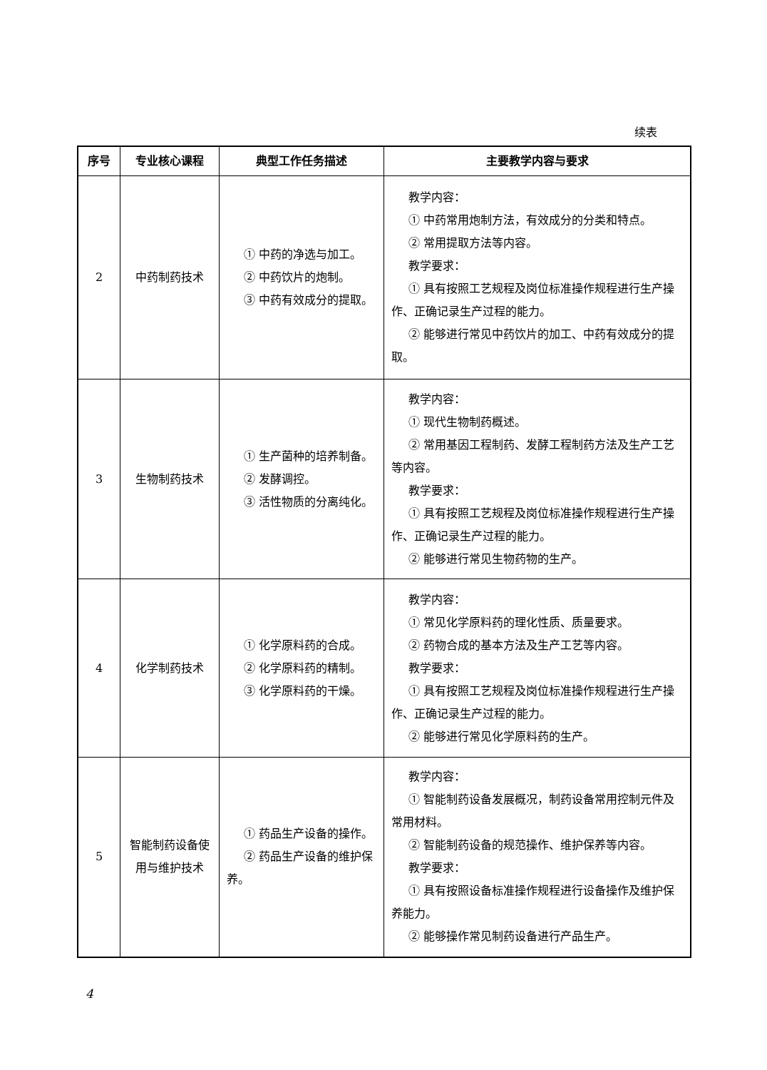续表
| 序号 | 专业核心课程 | 典型工作任务描述 | 主要教学内容与要求 |
| --- | --- | --- | --- |
| 2 | 中药制药技术 | ① 中药的净选与加工。 ② 中药饮片的炮制。 ③ 中药有效成分的提取。 | 教学内容： ① 中药常用炮制方法，有效成分的分类和特点。 ② 常用提取方法等内容。 教学要求： ① 具有按照工艺规程及岗位标准操作规程进行生产操作、正确记录生产过程的能力。 ② 能够进行常见中药饮片的加工、中药有效成分的提取。 |
| 3 | 生物制药技术 | ① 生产菌种的培养制备。 ② 发酵调控。 ③ 活性物质的分离纯化。 | 教学内容： ① 现代生物制药概述。 ② 常用基因工程制药、发酵工程制药方法及生产工艺等内容。 教学要求： ① 具有按照工艺规程及岗位标准操作规程进行生产操作、正确记录生产过程的能力。 ② 能够进行常见生物药物的生产。 |
| 4 | 化学制药技术 | ① 化学原料药的合成。 ② 化学原料药的精制。 ③ 化学原料药的干燥。 | 教学内容： ① 常见化学原料药的理化性质、质量要求。 ② 药物合成的基本方法及生产工艺等内容。 教学要求： ① 具有按照工艺规程及岗位标准操作规程进行生产操作、正确记录生产过程的能力。 ② 能够进行常见化学原料药的生产。 |
| 5 | 智能制药设备使用与维护技术 | ① 药品生产设备的操作。 ② 药品生产设备的维护保养。 | 教学内容： ① 智能制药设备发展概况，制药设备常用控制元件及常用材料。 ② 智能制药设备的规范操作、维护保养等内容。 教学要求： ① 具有按照设备标准操作规程进行设备操作及维护保养能力。 ② 能够操作常见制药设备进行产品生产。 |
4